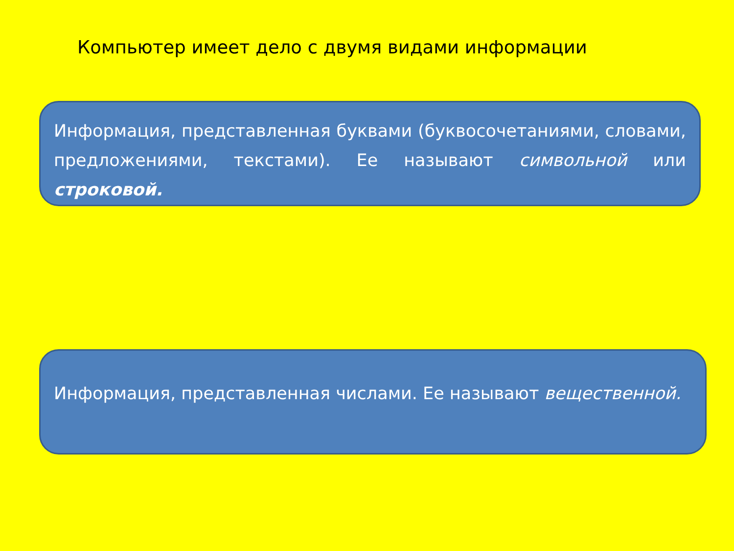Компьютер имеет дело с двумя видами информации
Информация, представленная буквами (буквосочетаниями, словами, предложениями, текстами). Ее называют символьной или строковой.
Информация, представленная числами. Ее называют вещественной.